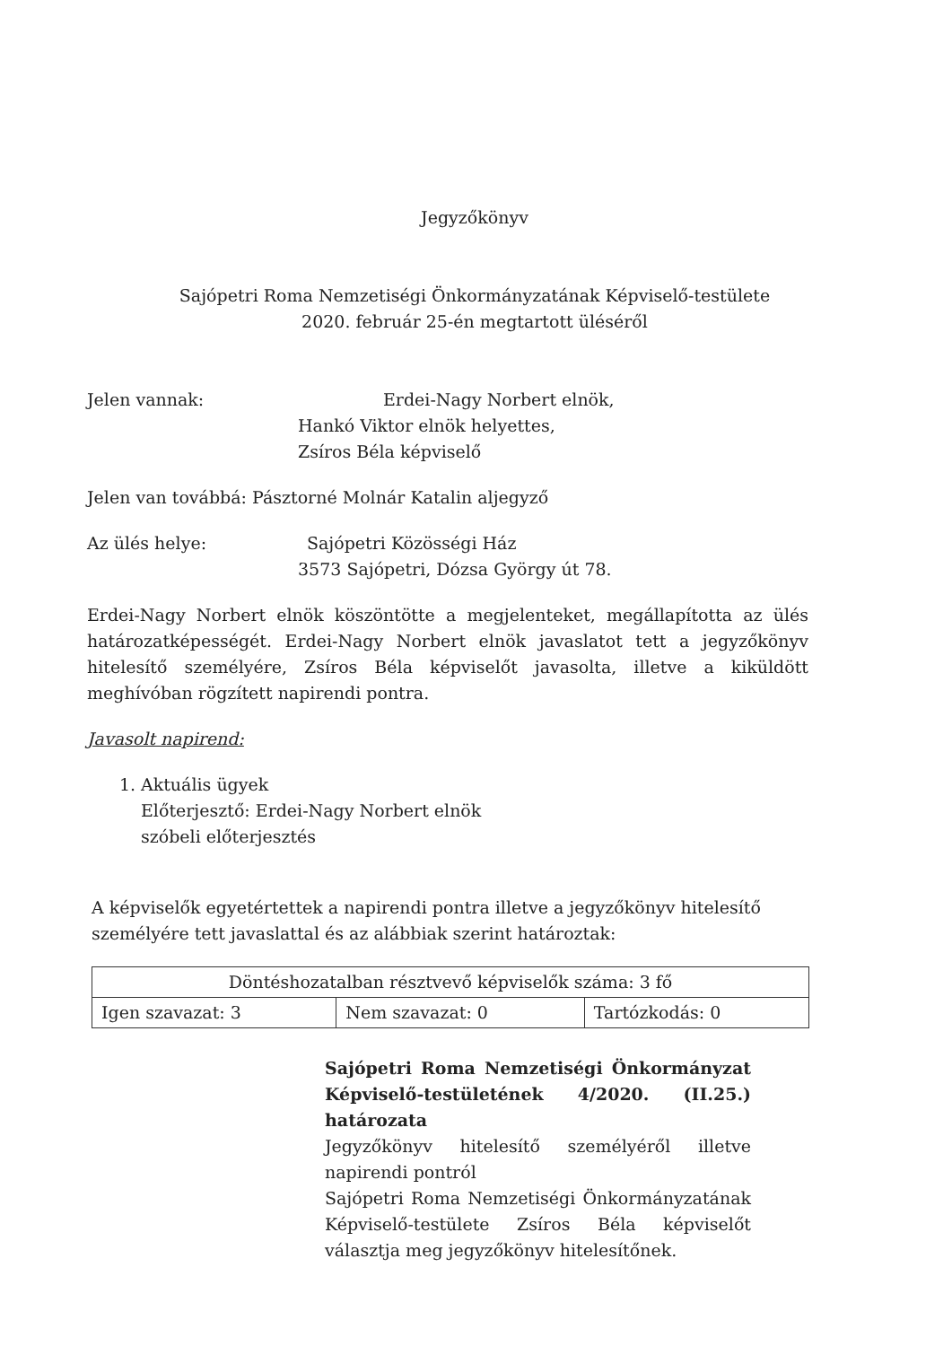Jegyzőkönyv
Sajópetri Roma Nemzetiségi Önkormányzatának Képviselő-testülete
2020. február 25-én megtartott üléséről
Jelen vannak: Erdei-Nagy Norbert elnök,
Hankó Viktor elnök helyettes,
Zsíros Béla képviselő
Jelen van továbbá: Pásztorné Molnár Katalin aljegyző
Az ülés helye: Sajópetri Közösségi Ház
3573 Sajópetri, Dózsa György út 78.
Erdei-Nagy Norbert elnök köszöntötte a megjelenteket, megállapította az ülés határozatképességét. Erdei-Nagy Norbert elnök javaslatot tett a jegyzőkönyv hitelesítő személyére, Zsíros Béla képviselőt javasolta, illetve a kiküldött meghívóban rögzített napirendi pontra.
Javasolt napirend:
1. Aktuális ügyek
Előterjesztő: Erdei-Nagy Norbert elnök
szóbeli előterjesztés
A képviselők egyetértettek a napirendi pontra illetve a jegyzőkönyv hitelesítő személyére tett javaslattal és az alábbiak szerint határoztak:
| Döntéshozatalban résztvevő képviselők száma: 3 fő | | |
| Igen szavazat: 3 | Nem szavazat: 0 | Tartózkodás: 0 |
Sajópetri Roma Nemzetiségi Önkormányzat Képviselő-testületének 4/2020. (II.25.) határozata
Jegyzőkönyv hitelesítő személyéről illetve napirendi pontról
Sajópetri Roma Nemzetiségi Önkormányzatának Képviselő-testülete Zsíros Béla képviselőt választja meg jegyzőkönyv hitelesítőnek.